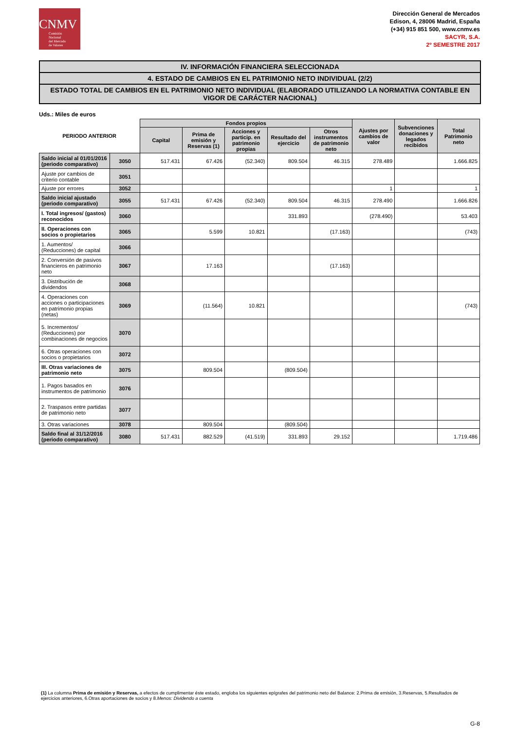CNMV
Comisión
Nacional
del Mercado
de Valores
Dirección General de Mercados
Edison, 4, 28006 Madrid, España
(+34) 915 851 500, www.cnmv.es
SACYR, S.A.
2º SEMESTRE 2017
IV. INFORMACIÓN FINANCIERA SELECCIONADA
4. ESTADO DE CAMBIOS EN EL PATRIMONIO NETO INDIVIDUAL (2/2)
ESTADO TOTAL DE CAMBIOS EN EL PATRIMONIO NETO INDIVIDUAL (ELABORADO UTILIZANDO LA NORMATIVA CONTABLE EN VIGOR DE CARÁCTER NACIONAL)
Uds.: Miles de euros
| PERIODO ANTERIOR | | Fondos propios | | | | | Ajustes por cambios de valor | Subvenciones donaciones y legados recibidos | Total Patrimonio neto |
| --- | --- | --- | --- | --- | --- | --- | --- | --- | --- |
| | | Capital | Prima de emisión y Reservas (1) | Acciones y particip. en patrimonio propias | Resultado del ejercicio | Otros instrumentos de patrimonio neto | | | |
| Saldo inicial al 01/01/2016 (periodo comparativo) | 3050 | 517.431 | 67.426 | (52.340) | 809.504 | 46.315 | 278.489 | | 1.666.825 |
| Ajuste por cambios de criterio contable | 3051 | | | | | | | | |
| Ajuste por errores | 3052 | | | | | | 1 | | 1 |
| Saldo inicial ajustado (periodo comparativo) | 3055 | 517.431 | 67.426 | (52.340) | 809.504 | 46.315 | 278.490 | | 1.666.826 |
| I. Total ingresos/ (gastos) reconocidos | 3060 | | | | 331.893 | | (278.490) | | 53.403 |
| II. Operaciones con socios o propietarios | 3065 | | 5.599 | 10.821 | | (17.163) | | | (743) |
| 1. Aumentos/ (Reducciones) de capital | 3066 | | | | | | | | |
| 2. Conversión de pasivos financieros en patrimonio neto | 3067 | | 17.163 | | | (17.163) | | | |
| 3. Distribución de dividendos | 3068 | | | | | | | | |
| 4. Operaciones con acciones o participaciones en patrimonio propias (netas) | 3069 | | (11.564) | 10.821 | | | | | (743) |
| 5. Incrementos/ (Reducciones) por combinaciones de negocios | 3070 | | | | | | | | |
| 6. Otras operaciones con socios o propietarios | 3072 | | | | | | | | |
| III. Otras variaciones de patrimonio neto | 3075 | | 809.504 | | (809.504) | | | | |
| 1. Pagos basados en instrumentos de patrimonio | 3076 | | | | | | | | |
| 2. Traspasos entre partidas de patrimonio neto | 3077 | | | | | | | | |
| 3. Otras variaciones | 3078 | | 809.504 | | (809.504) | | | | |
| Saldo final al 31/12/2016 (periodo comparativo) | 3080 | 517.431 | 882.529 | (41.519) | 331.893 | 29.152 | | | 1.719.486 |
(1) La columna Prima de emisión y Reservas, a efectos de cumplimentar éste estado, engloba los siguientes epígrafes del patrimonio neto del Balance: 2.Prima de emisión, 3.Reservas, 5.Resultados de ejercicios anteriores, 6.Otras aportaciones de socios y 8.Menos: Dividendo a cuenta
G-8